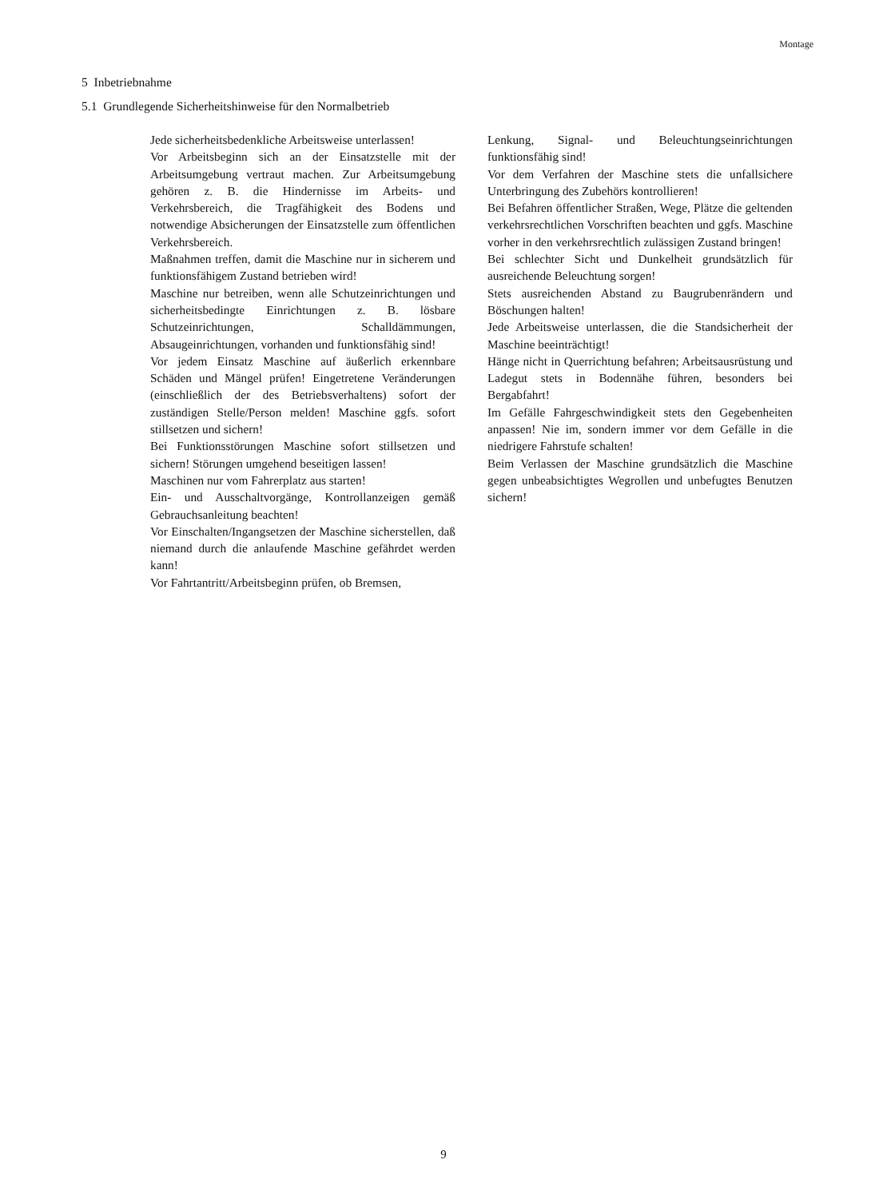Montage
5 Inbetriebnahme
5.1 Grundlegende Sicherheitshinweise für den Normalbetrieb
Jede sicherheitsbedenkliche Arbeitsweise unterlassen!
Vor Arbeitsbeginn sich an der Einsatzstelle mit der Arbeitsumgebung vertraut machen. Zur Arbeitsumgebung gehören z. B. die Hindernisse im Arbeits- und Verkehrsbereich, die Tragfähigkeit des Bodens und notwendige Absicherungen der Einsatzstelle zum öffentlichen Verkehrsbereich.
Maßnahmen treffen, damit die Maschine nur in sicherem und funktionsfähigem Zustand betrieben wird!
Maschine nur betreiben, wenn alle Schutzeinrichtungen und sicherheitsbedingte Einrichtungen z. B. lösbare Schutzeinrichtungen, Schalldämmungen, Absaugeinrichtungen, vorhanden und funktionsfähig sind!
Vor jedem Einsatz Maschine auf äußerlich erkennbare Schäden und Mängel prüfen! Eingetretene Veränderungen (einschließlich der des Betriebsverhaltens) sofort der zuständigen Stelle/Person melden! Maschine ggfs. sofort stillsetzen und sichern!
Bei Funktionsstörungen Maschine sofort stillsetzen und sichern! Störungen umgehend beseitigen lassen!
Maschinen nur vom Fahrerplatz aus starten!
Ein- und Ausschaltvorgänge, Kontrollanzeigen gemäß Gebrauchsanleitung beachten!
Vor Einschalten/Ingangsetzen der Maschine sicherstellen, daß niemand durch die anlaufende Maschine gefährdet werden kann!
Vor Fahrtantritt/Arbeitsbeginn prüfen, ob Bremsen,
Lenkung, Signal- und Beleuchtungseinrichtungen funktionsfähig sind!
Vor dem Verfahren der Maschine stets die unfallsichere Unterbringung des Zubehörs kontrollieren!
Bei Befahren öffentlicher Straßen, Wege, Plätze die geltenden verkehrsrechtlichen Vorschriften beachten und ggfs. Maschine vorher in den verkehrsrechtlich zulässigen Zustand bringen!
Bei schlechter Sicht und Dunkelheit grundsätzlich für ausreichende Beleuchtung sorgen!
Stets ausreichenden Abstand zu Baugrubenrändern und Böschungen halten!
Jede Arbeitsweise unterlassen, die die Standsicherheit der Maschine beeinträchtigt!
Hänge nicht in Querrichtung befahren; Arbeitsausrüstung und Ladegut stets in Bodennähe führen, besonders bei Bergabfahrt!
Im Gefälle Fahrgeschwindigkeit stets den Gegebenheiten anpassen! Nie im, sondern immer vor dem Gefälle in die niedrigere Fahrstufe schalten!
Beim Verlassen der Maschine grundsätzlich die Maschine gegen unbeabsichtigtes Wegrollen und unbefugtes Benutzen sichern!
9